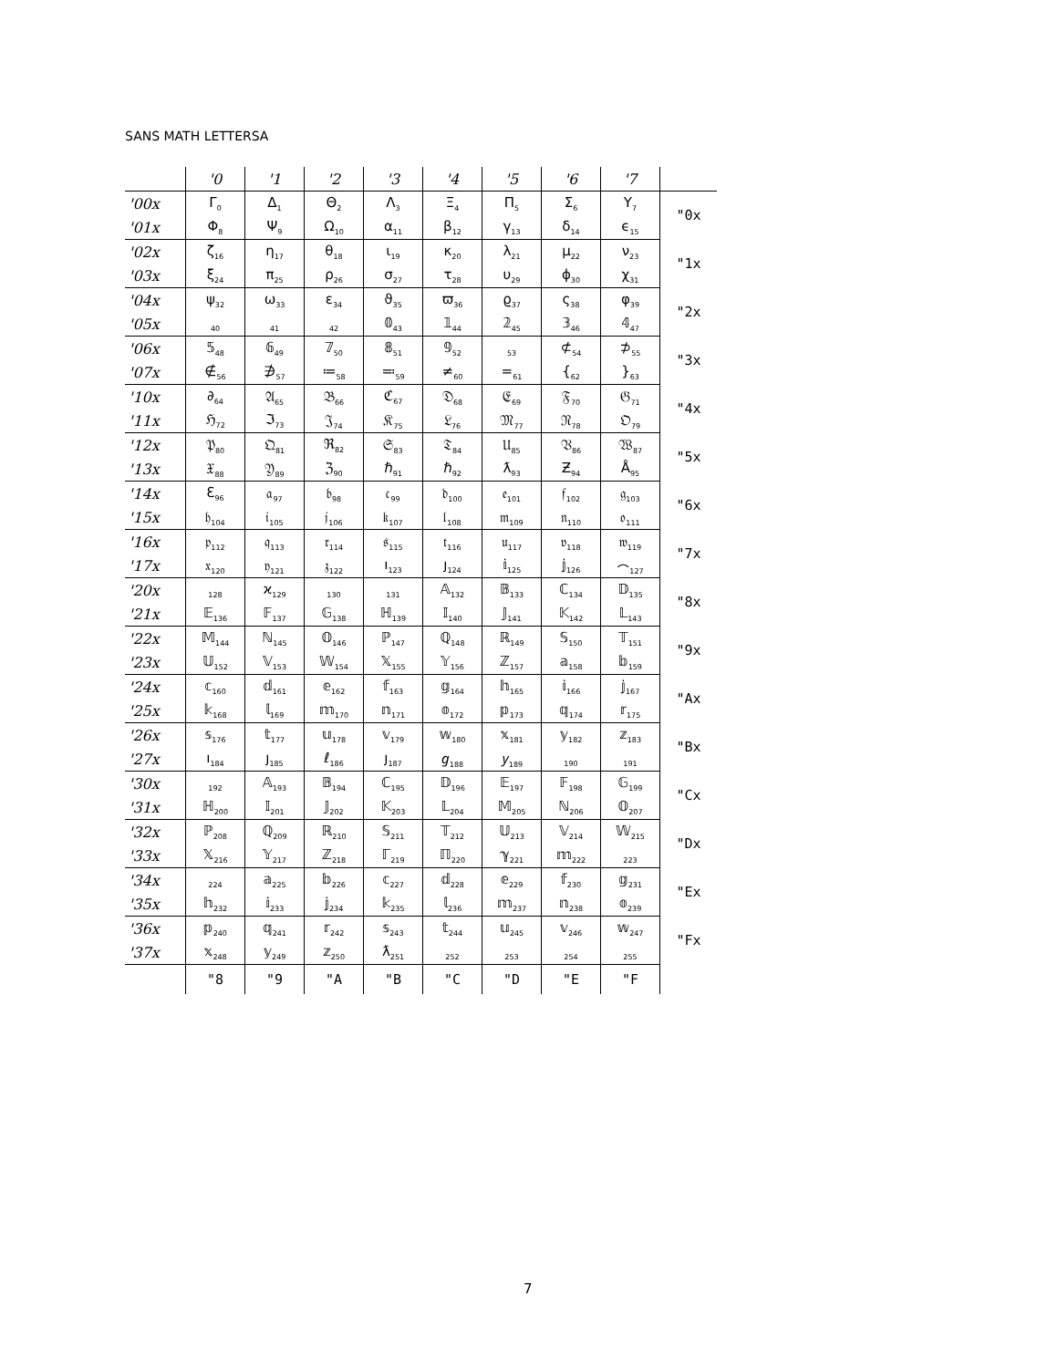SANS MATH LETTERSA
| | '0 | '1 | '2 | '3 | '4 | '5 | '6 | '7 | |
| --- | --- | --- | --- | --- | --- | --- | --- | --- | --- |
| '00x | Γ<sub>0</sub> | Δ<sub>1</sub> | Θ<sub>2</sub> | Λ<sub>3</sub> | Ξ<sub>4</sub> | Π<sub>5</sub> | Σ<sub>6</sub> | Υ<sub>7</sub> | "0x |
| '01x | Φ<sub>8</sub> | Ψ<sub>9</sub> | Ω<sub>10</sub> | α<sub>11</sub> | β<sub>12</sub> | γ<sub>13</sub> | δ<sub>14</sub> | ϵ<sub>15</sub> | |
| '02x | ζ<sub>16</sub> | η<sub>17</sub> | θ<sub>18</sub> | ι<sub>19</sub> | κ<sub>20</sub> | λ<sub>21</sub> | μ<sub>22</sub> | ν<sub>23</sub> | "1x |
| '03x | ξ<sub>24</sub> | π<sub>25</sub> | ρ<sub>26</sub> | σ<sub>27</sub> | τ<sub>28</sub> | υ<sub>29</sub> | ϕ<sub>30</sub> | χ<sub>31</sub> | |
| '04x | ψ<sub>32</sub> | ω<sub>33</sub> | ε<sub>34</sub> | ϑ<sub>35</sub> | ϖ<sub>36</sub> | ϱ<sub>37</sub> | ς<sub>38</sub> | φ<sub>39</sub> | "2x |
| '05x | <sub>40</sub> | <sub>41</sub> | <sub>42</sub> | 𝟘<sub>43</sub> | 𝟙<sub>44</sub> | 𝟚<sub>45</sub> | 𝟛<sub>46</sub> | 𝟜<sub>47</sub> | |
| '06x | 𝟝<sub>48</sub> | 𝟞<sub>49</sub> | 𝟟<sub>50</sub> | 𝟠<sub>51</sub> | 𝟡<sub>52</sub> | <sub>53</sub> | ⊄<sub>54</sub> | ⊅<sub>55</sub> | "3x |
| '07x | ∉<sub>56</sub> | ∌<sub>57</sub> | ≔<sub>58</sub> | ≕<sub>59</sub> | ≠<sub>60</sub> | =<sub>61</sub> | {<sub>62</sub> | }<sub>63</sub> | |
| '10x | ∂<sub>64</sub> | 𝔄<sub>65</sub> | 𝔅<sub>66</sub> | ℭ<sub>67</sub> | 𝔇<sub>68</sub> | 𝔈<sub>69</sub> | 𝔉<sub>70</sub> | 𝔊<sub>71</sub> | "4x |
| '11x | ℌ<sub>72</sub> | ℑ<sub>73</sub> | 𝔍<sub>74</sub> | 𝔎<sub>75</sub> | 𝔏<sub>76</sub> | 𝔐<sub>77</sub> | 𝔑<sub>78</sub> | 𝔒<sub>79</sub> | |
| '12x | 𝔓<sub>80</sub> | 𝔔<sub>81</sub> | ℜ<sub>82</sub> | 𝔖<sub>83</sub> | 𝔗<sub>84</sub> | 𝔘<sub>85</sub> | 𝔙<sub>86</sub> | 𝔚<sub>87</sub> | "5x |
| '13x | 𝔛<sub>88</sub> | 𝔜<sub>89</sub> | ℨ<sub>90</sub> | ℏ<sub>91</sub> | ℏ<sub>92</sub> | ƛ<sub>93</sub> | Ƶ<sub>94</sub> | Å<sub>95</sub> | |
| '14x | Ɛ<sub>96</sub> | 𝔞<sub>97</sub> | 𝔟<sub>98</sub> | 𝔠<sub>99</sub> | 𝔡<sub>100</sub> | 𝔢<sub>101</sub> | 𝔣<sub>102</sub> | 𝔤<sub>103</sub> | "6x |
| '15x | 𝔥<sub>104</sub> | 𝔦<sub>105</sub> | 𝔧<sub>106</sub> | 𝔨<sub>107</sub> | 𝔩<sub>108</sub> | 𝔪<sub>109</sub> | 𝔫<sub>110</sub> | 𝔬<sub>111</sub> | |
| '16x | 𝔭<sub>112</sub> | 𝔮<sub>113</sub> | 𝔯<sub>114</sub> | 𝔰<sub>115</sub> | 𝔱<sub>116</sub> | 𝔲<sub>117</sub> | 𝔳<sub>118</sub> | 𝔴<sub>119</sub> | "7x |
| '17x | 𝔵<sub>120</sub> | 𝔶<sub>121</sub> | 𝔷<sub>122</sub> | ı<sub>123</sub> | ȷ<sub>124</sub> | 𝕚<sub>125</sub> | 𝕛<sub>126</sub> | ⌢<sub>127</sub> | |
| '20x | <sub>128</sub> | ϰ<sub>129</sub> | <sub>130</sub> | <sub>131</sub> | 𝔸<sub>132</sub> | 𝔹<sub>133</sub> | ℂ<sub>134</sub> | 𝔻<sub>135</sub> | "8x |
| '21x | 𝔼<sub>136</sub> | 𝔽<sub>137</sub> | 𝔾<sub>138</sub> | ℍ<sub>139</sub> | 𝕀<sub>140</sub> | 𝕁<sub>141</sub> | 𝕂<sub>142</sub> | 𝕃<sub>143</sub> | |
| '22x | 𝕄<sub>144</sub> | ℕ<sub>145</sub> | 𝕆<sub>146</sub> | ℙ<sub>147</sub> | ℚ<sub>148</sub> | ℝ<sub>149</sub> | 𝕊<sub>150</sub> | 𝕋<sub>151</sub> | "9x |
| '23x | 𝕌<sub>152</sub> | 𝕍<sub>153</sub> | 𝕎<sub>154</sub> | 𝕏<sub>155</sub> | 𝕐<sub>156</sub> | ℤ<sub>157</sub> | 𝕒<sub>158</sub> | 𝕓<sub>159</sub> | |
| '24x | 𝕔<sub>160</sub> | 𝕕<sub>161</sub> | 𝕖<sub>162</sub> | 𝕗<sub>163</sub> | 𝕘<sub>164</sub> | 𝕙<sub>165</sub> | 𝕚<sub>166</sub> | 𝕛<sub>167</sub> | "Ax |
| '25x | 𝕜<sub>168</sub> | 𝕝<sub>169</sub> | 𝕞<sub>170</sub> | 𝕟<sub>171</sub> | 𝕠<sub>172</sub> | 𝕡<sub>173</sub> | 𝕢<sub>174</sub> | 𝕣<sub>175</sub> | |
| '26x | 𝕤<sub>176</sub> | 𝕥<sub>177</sub> | 𝕦<sub>178</sub> | 𝕧<sub>179</sub> | 𝕨<sub>180</sub> | 𝕩<sub>181</sub> | 𝕪<sub>182</sub> | 𝕫<sub>183</sub> | "Bx |
| '27x | ı<sub>184</sub> | ȷ<sub>185</sub> | ℓ<sub>186</sub> | ȷ<sub>187</sub> | 𝑔<sub>188</sub> | 𝑦<sub>189</sub> | <sub>190</sub> | <sub>191</sub> | |
| '30x | <sub>192</sub> | 𝔸<sub>193</sub> | 𝔹<sub>194</sub> | ℂ<sub>195</sub> | 𝔻<sub>196</sub> | 𝔼<sub>197</sub> | 𝔽<sub>198</sub> | 𝔾<sub>199</sub> | "Cx |
| '31x | ℍ<sub>200</sub> | 𝕀<sub>201</sub> | 𝕁<sub>202</sub> | 𝕂<sub>203</sub> | 𝕃<sub>204</sub> | 𝕄<sub>205</sub> | ℕ<sub>206</sub> | 𝕆<sub>207</sub> | |
| '32x | ℙ<sub>208</sub> | ℚ<sub>209</sub> | ℝ<sub>210</sub> | 𝕊<sub>211</sub> | 𝕋<sub>212</sub> | 𝕌<sub>213</sub> | 𝕍<sub>214</sub> | 𝕎<sub>215</sub> | "Dx |
| '33x | 𝕏<sub>216</sub> | 𝕐<sub>217</sub> | ℤ<sub>218</sub> | ℾ<sub>219</sub> | ℿ<sub>220</sub> | ℽ<sub>221</sub> | 𝕞<sub>222</sub> | <sub>223</sub> | |
| '34x | <sub>224</sub> | 𝕒<sub>225</sub> | 𝕓<sub>226</sub> | 𝕔<sub>227</sub> | 𝕕<sub>228</sub> | 𝕖<sub>229</sub> | 𝕗<sub>230</sub> | 𝕘<sub>231</sub> | "Ex |
| '35x | 𝕙<sub>232</sub> | 𝕚<sub>233</sub> | 𝕛<sub>234</sub> | 𝕜<sub>235</sub> | 𝕝<sub>236</sub> | 𝕞<sub>237</sub> | 𝕟<sub>238</sub> | 𝕠<sub>239</sub> | |
| '36x | 𝕡<sub>240</sub> | 𝕢<sub>241</sub> | 𝕣<sub>242</sub> | 𝕤<sub>243</sub> | 𝕥<sub>244</sub> | 𝕦<sub>245</sub> | 𝕧<sub>246</sub> | 𝕨<sub>247</sub> | "Fx |
| '37x | 𝕩<sub>248</sub> | 𝕪<sub>249</sub> | 𝕫<sub>250</sub> | ƛ<sub>251</sub> | <sub>252</sub> | <sub>253</sub> | <sub>254</sub> | <sub>255</sub> | |
| | "8 | "9 | "A | "B | "C | "D | "E | "F | |
7